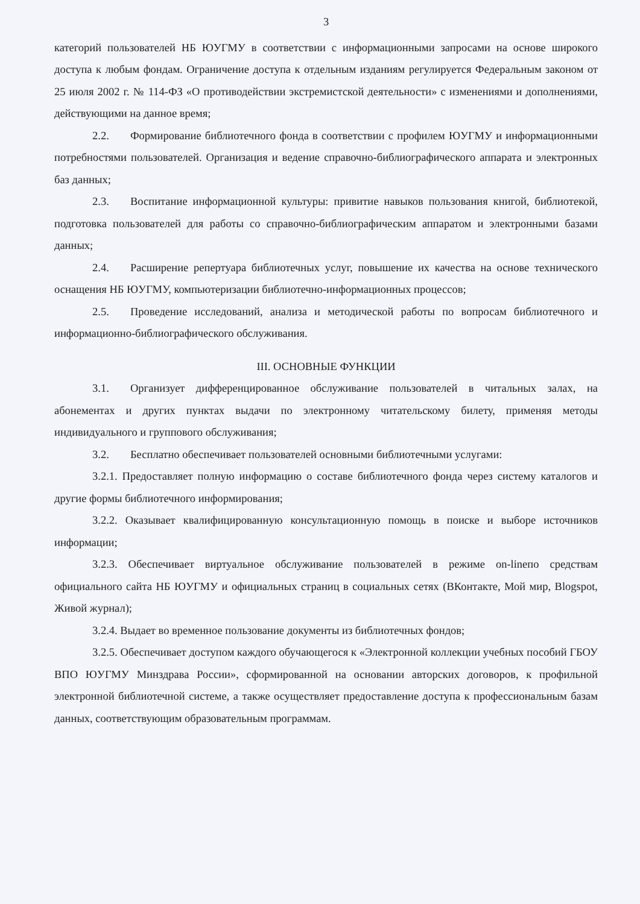3
категорий пользователей НБ ЮУГМУ в соответствии с информационными запросами на основе широкого доступа к любым фондам. Ограничение доступа к отдельным изданиям регулируется Федеральным законом от 25 июля 2002 г. № 114-ФЗ «О противодействии экстремистской деятельности» с изменениями и дополнениями, действующими на данное время;
2.2. Формирование библиотечного фонда в соответствии с профилем ЮУГМУ и информационными потребностями пользователей. Организация и ведение справочно-библиографического аппарата и электронных баз данных;
2.3. Воспитание информационной культуры: привитие навыков пользования книгой, библиотекой, подготовка пользователей для работы со справочно-библиографическим аппаратом и электронными базами данных;
2.4. Расширение репертуара библиотечных услуг, повышение их качества на основе технического оснащения НБ ЮУГМУ, компьютеризации библиотечно-информационных процессов;
2.5. Проведение исследований, анализа и методической работы по вопросам библиотечного и информационно-библиографического обслуживания.
III. ОСНОВНЫЕ ФУНКЦИИ
3.1. Организует дифференцированное обслуживание пользователей в читальных залах, на абонементах и других пунктах выдачи по электронному читательскому билету, применяя методы индивидуального и группового обслуживания;
3.2. Бесплатно обеспечивает пользователей основными библиотечными услугами:
3.2.1. Предоставляет полную информацию о составе библиотечного фонда через систему каталогов и другие формы библиотечного информирования;
3.2.2. Оказывает квалифицированную консультационную помощь в поиске и выборе источников информации;
3.2.3. Обеспечивает виртуальное обслуживание пользователей в режиме on-lineпо средствам официального сайта НБ ЮУГМУ и официальных страниц в социальных сетях (ВКонтакте, Мой мир, Blogspot, Живой журнал);
3.2.4. Выдает во временное пользование документы из библиотечных фондов;
3.2.5. Обеспечивает доступом каждого обучающегося к «Электронной коллекции учебных пособий ГБОУ ВПО ЮУГМУ Минздрава России», сформированной на основании авторских договоров, к профильной электронной библиотечной системе, а также осуществляет предоставление доступа к профессиональным базам данных, соответствующим образовательным программам.